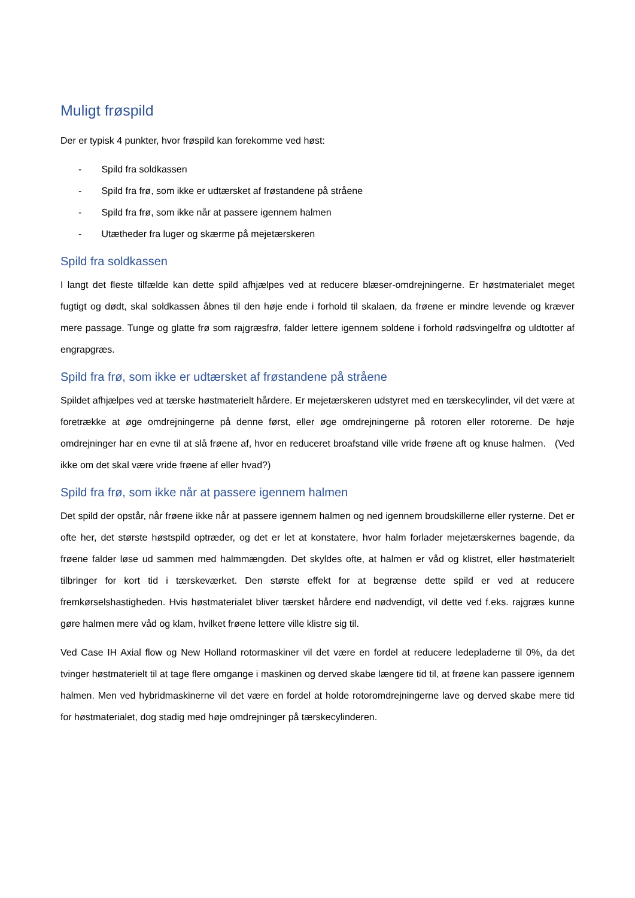Muligt frøspild
Der er typisk 4 punkter, hvor frøspild kan forekomme ved høst:
- Spild fra soldkassen
- Spild fra frø, som ikke er udtærsket af frøstandene på stråene
- Spild fra frø, som ikke når at passere igennem halmen
- Utætheder fra luger og skærme på mejetærskeren
Spild fra soldkassen
I langt det fleste tilfælde kan dette spild afhjælpes ved at reducere blæser-omdrejningerne. Er høstmaterialet meget fugtigt og dødt, skal soldkassen åbnes til den høje ende i forhold til skalaen, da frøene er mindre levende og kræver mere passage. Tunge og glatte frø som rajgræsfrø, falder lettere igennem soldene i forhold rødsvingelfrø og uldtotter af engrapgræs.
Spild fra frø, som ikke er udtærsket af frøstandene på stråene
Spildet afhjælpes ved at tærske høstmaterielt hårdere. Er mejetærskeren udstyret med en tærskecylinder, vil det være at foretrække at øge omdrejningerne på denne først, eller øge omdrejningerne på rotoren eller rotorerne. De høje omdrejninger har en evne til at slå frøene af, hvor en reduceret broafstand ville vride frøene aft og knuse halmen. (Ved ikke om det skal være vride frøene af eller hvad?)
Spild fra frø, som ikke når at passere igennem halmen
Det spild der opstår, når frøene ikke når at passere igennem halmen og ned igennem broudskillerne eller rysterne. Det er ofte her, det største høstspild optræder, og det er let at konstatere, hvor halm forlader mejetærskernes bagende, da frøene falder løse ud sammen med halmmængden. Det skyldes ofte, at halmen er våd og klistret, eller høstmaterielt tilbringer for kort tid i tærskeværket. Den største effekt for at begrænse dette spild er ved at reducere fremkørselshastigheden. Hvis høstmaterialet bliver tærsket hårdere end nødvendigt, vil dette ved f.eks. rajgræs kunne gøre halmen mere våd og klam, hvilket frøene lettere ville klistre sig til.
Ved Case IH Axial flow og New Holland rotormaskiner vil det være en fordel at reducere ledepladerne til 0%, da det tvinger høstmaterielt til at tage flere omgange i maskinen og derved skabe længere tid til, at frøene kan passere igennem halmen. Men ved hybridmaskinerne vil det være en fordel at holde rotoromdrejningerne lave og derved skabe mere tid for høstmaterialet, dog stadig med høje omdrejninger på tærskecylinderen.